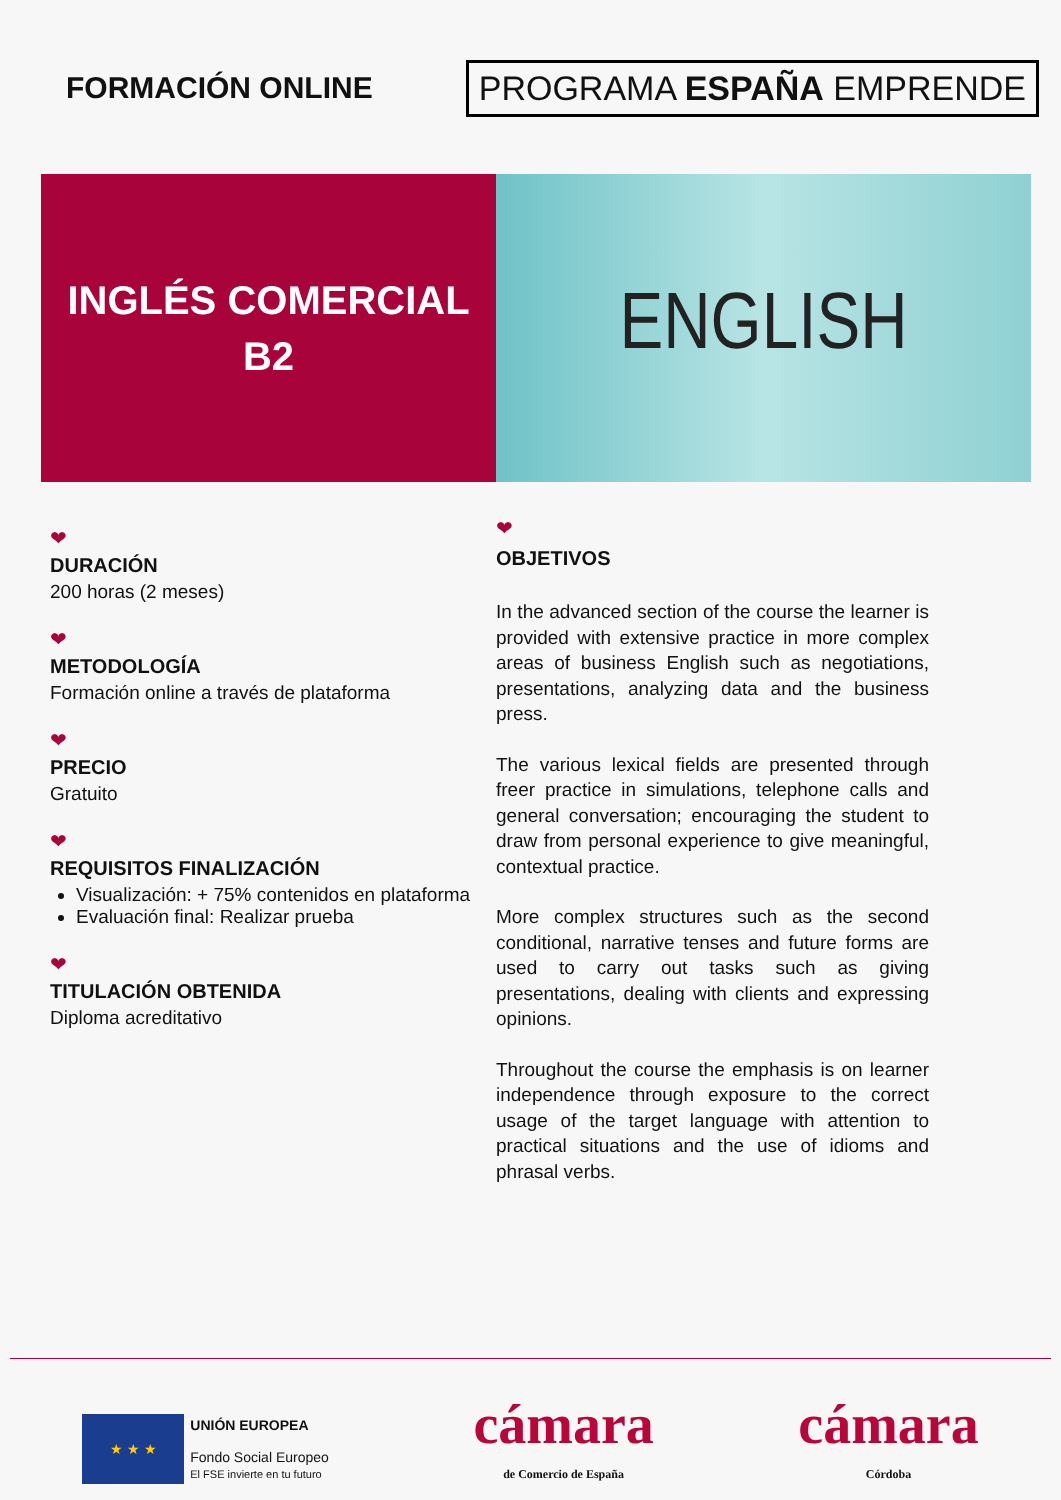FORMACIÓN ONLINE
PROGRAMA ESPAÑA EMPRENDE
INGLÉS COMERCIAL
B2
ENGLISH
❤
DURACIÓN
200 horas (2 meses)
❤
METODOLOGÍA
Formación online a través de plataforma
❤
PRECIO
Gratuito
❤
REQUISITOS FINALIZACIÓN
Visualización: + 75% contenidos en plataforma
Evaluación final: Realizar prueba
❤
TITULACIÓN OBTENIDA
Diploma acreditativo
❤
OBJETIVOS
In the advanced section of the course the learner is provided with extensive practice in more complex areas of business English such as negotiations, presentations, analyzing data and the business press.
The various lexical fields are presented through freer practice in simulations, telephone calls and general conversation; encouraging the student to draw from personal experience to give meaningful, contextual practice.
More complex structures such as the second conditional, narrative tenses and future forms are used to carry out tasks such as giving presentations, dealing with clients and expressing opinions.
Throughout the course the emphasis is on learner independence through exposure to the correct usage of the target language with attention to practical situations and the use of idioms and phrasal verbs.
★ ★ ★
UNIÓN EUROPEA
Fondo Social Europeo
El FSE invierte en tu futuro
cámara
de Comercio de España
cámara
Córdoba